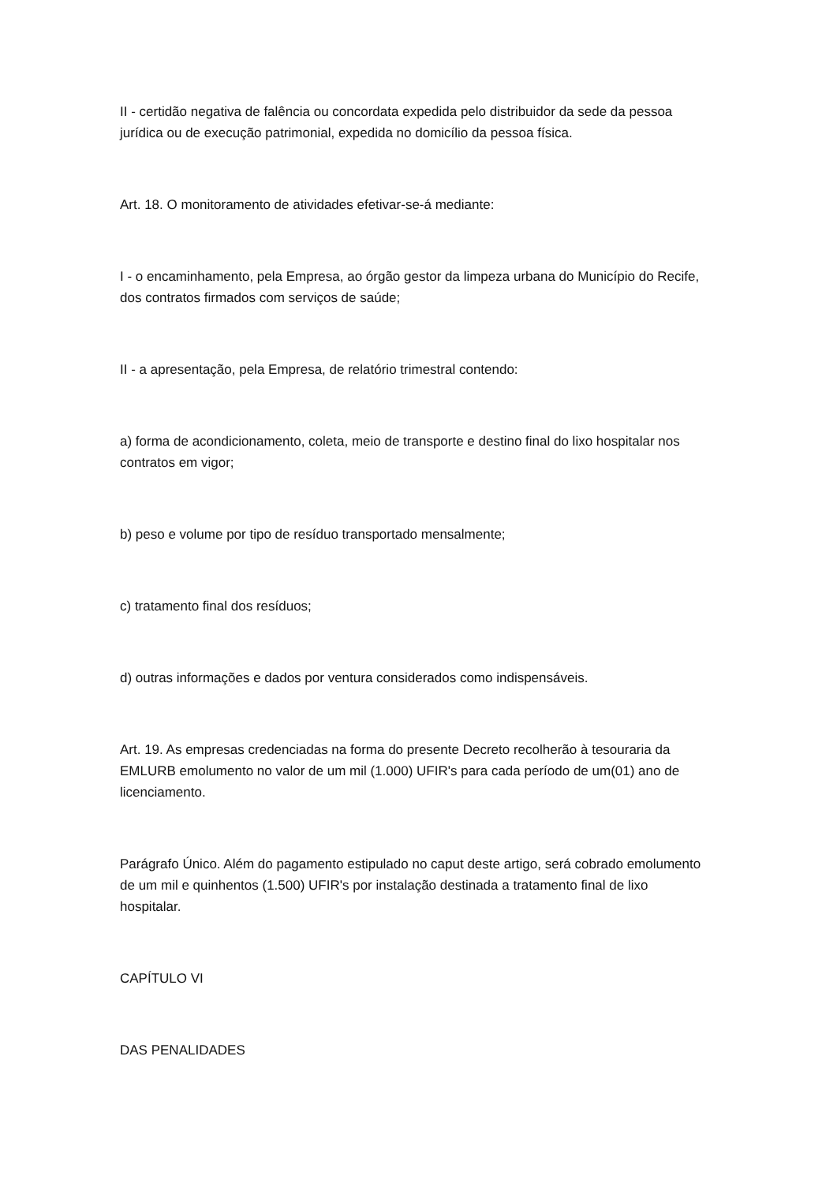II - certidão negativa de falência ou concordata expedida pelo distribuidor da sede da pessoa jurídica ou de execução patrimonial, expedida no domicílio da pessoa física.
Art. 18. O monitoramento de atividades efetivar-se-á mediante:
I - o encaminhamento, pela Empresa, ao órgão gestor da limpeza urbana do Município do Recife, dos contratos firmados com serviços de saúde;
II - a apresentação, pela Empresa, de relatório trimestral contendo:
a) forma de acondicionamento, coleta, meio de transporte e destino final do lixo hospitalar nos contratos em vigor;
b) peso e volume por tipo de resíduo transportado mensalmente;
c) tratamento final dos resíduos;
d) outras informações e dados por ventura considerados como indispensáveis.
Art. 19. As empresas credenciadas na forma do presente Decreto recolherão à tesouraria da EMLURB emolumento no valor de um mil (1.000) UFIR's para cada período de um(01) ano de licenciamento.
Parágrafo Único. Além do pagamento estipulado no caput deste artigo, será cobrado emolumento de um mil e quinhentos (1.500) UFIR's por instalação destinada a tratamento final de lixo hospitalar.
CAPÍTULO VI
DAS PENALIDADES